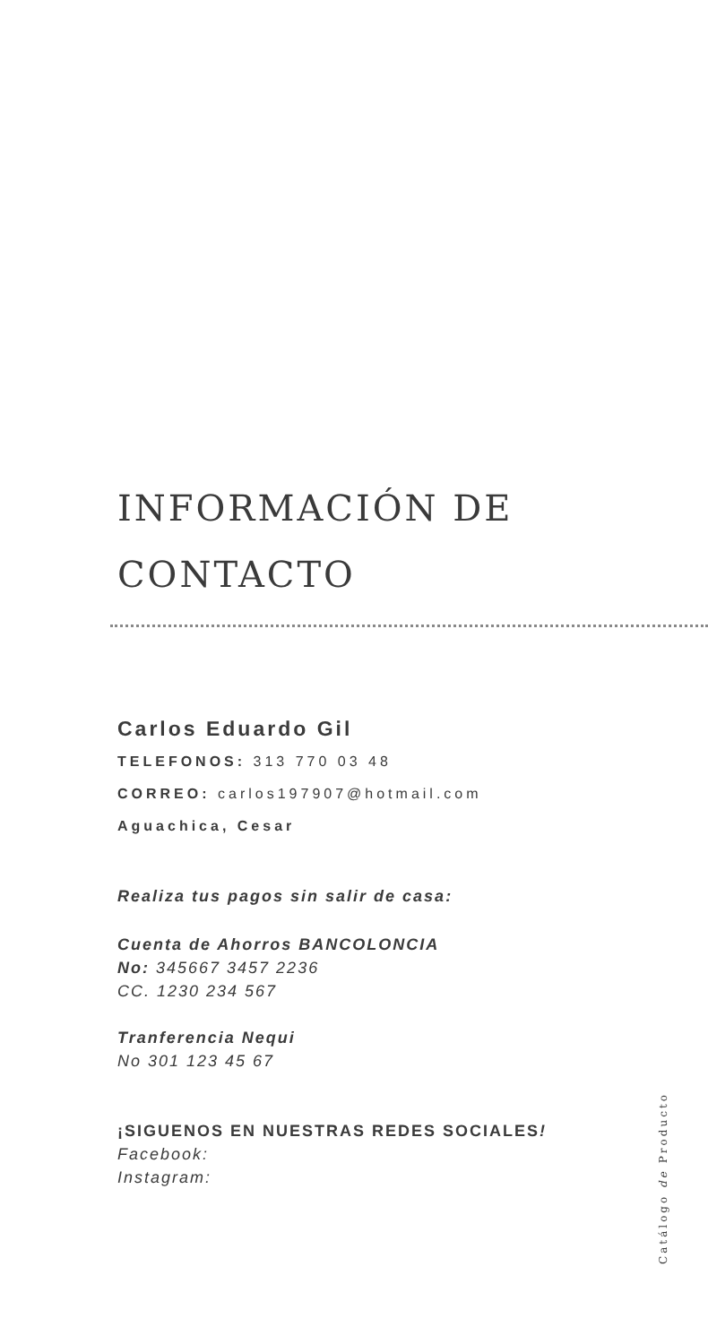INFORMACIÓN DE CONTACTO
Carlos Eduardo Gil
TELEFONOS: 313 770 03 48
CORREO: carlos197907@hotmail.com
Aguachica, Cesar
Realiza tus pagos sin salir de casa:
Cuenta de Ahorros BANCOLONCIA
No: 345667 3457 2236
CC. 1230 234 567
Tranferencia Nequi
No 301 123 45 67
¡SIGUENOS EN NUESTRAS REDES SOCIALES!
Facebook:
Instagram:
Catálogo de Producto